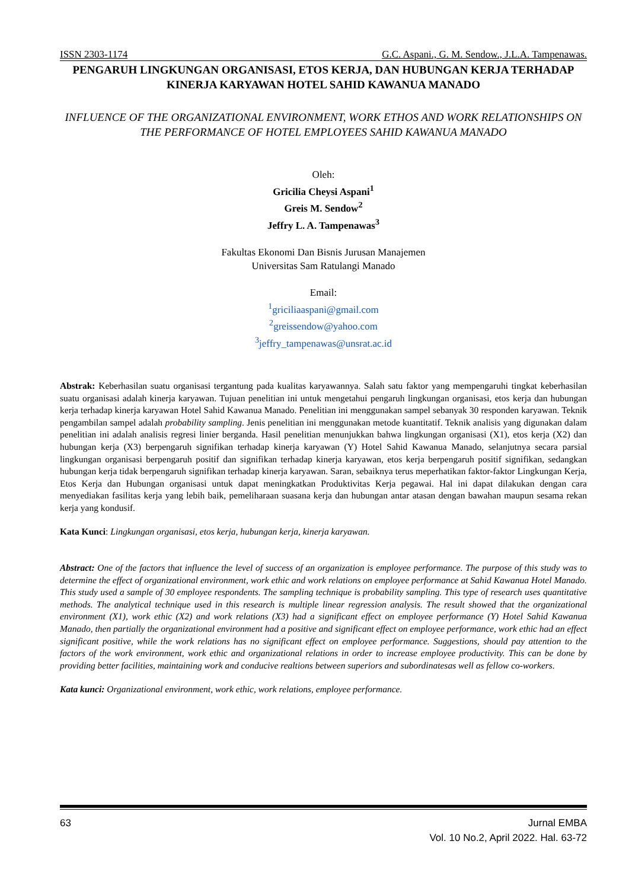ISSN 2303-1174 G.C. Aspani., G. M. Sendow., J.L.A. Tampenawas.
PENGARUH LINGKUNGAN ORGANISASI, ETOS KERJA, DAN HUBUNGAN KERJA TERHADAP KINERJA KARYAWAN HOTEL SAHID KAWANUA MANADO
INFLUENCE OF THE ORGANIZATIONAL ENVIRONMENT, WORK ETHOS AND WORK RELATIONSHIPS ON THE PERFORMANCE OF HOTEL EMPLOYEES SAHID KAWANUA MANADO
Oleh:
Gricilia Cheysi Aspani<sup>1</sup>
Greis M. Sendow<sup>2</sup>
Jeffry L. A. Tampenawas<sup>3</sup>
Fakultas Ekonomi Dan Bisnis Jurusan Manajemen
Universitas Sam Ratulangi Manado
Email:
<sup>1</sup> griciliaaspani@gmail.com
<sup>2</sup> greissendow@yahoo.com
<sup>3</sup> jeffry_tampenawas@unsrat.ac.id
Abstrak: Keberhasilan suatu organisasi tergantung pada kualitas karyawannya. Salah satu faktor yang mempengaruhi tingkat keberhasilan suatu organisasi adalah kinerja karyawan. Tujuan penelitian ini untuk mengetahui pengaruh lingkungan organisasi, etos kerja dan hubungan kerja terhadap kinerja karyawan Hotel Sahid Kawanua Manado. Penelitian ini menggunakan sampel sebanyak 30 responden karyawan. Teknik pengambilan sampel adalah probability sampling. Jenis penelitian ini menggunakan metode kuantitatif. Teknik analisis yang digunakan dalam penelitian ini adalah analisis regresi linier berganda. Hasil penelitian menunjukkan bahwa lingkungan organisasi (X1), etos kerja (X2) dan hubungan kerja (X3) berpengaruh signifikan terhadap kinerja karyawan (Y) Hotel Sahid Kawanua Manado, selanjutnya secara parsial lingkungan organisasi berpengaruh positif dan signifikan terhadap kinerja karyawan, etos kerja berpengaruh positif signifikan, sedangkan hubungan kerja tidak berpengaruh signifikan terhadap kinerja karyawan. Saran, sebaiknya terus meperhatikan faktor-faktor Lingkungan Kerja, Etos Kerja dan Hubungan organisasi untuk dapat meningkatkan Produktivitas Kerja pegawai. Hal ini dapat dilakukan dengan cara menyediakan fasilitas kerja yang lebih baik, pemeliharaan suasana kerja dan hubungan antar atasan dengan bawahan maupun sesama rekan kerja yang kondusif.
Kata Kunci: Lingkungan organisasi, etos kerja, hubungan kerja, kinerja karyawan.
Abstract: One of the factors that influence the level of success of an organization is employee performance. The purpose of this study was to determine the effect of organizational environment, work ethic and work relations on employee performance at Sahid Kawanua Hotel Manado. This study used a sample of 30 employee respondents. The sampling technique is probability sampling. This type of research uses quantitative methods. The analytical technique used in this research is multiple linear regression analysis. The result showed that the organizational environment (X1), work ethic (X2) and work relations (X3) had a significant effect on employee performance (Y) Hotel Sahid Kawanua Manado, then partially the organizational environment had a positive and significant effect on employee performance, work ethic had an effect significant positive, while the work relations has no significant effect on employee performance. Suggestions, should pay attention to the factors of the work environment, work ethic and organizational relations in order to increase employee productivity. This can be done by providing better facilities, maintaining work and conducive realtions between superiors and subordinatesas well as fellow co-workers.
Kata kunci: Organizational environment, work ethic, work relations, employee performance.
63 Jurnal EMBA
Vol. 10 No.2, April 2022. Hal. 63-72